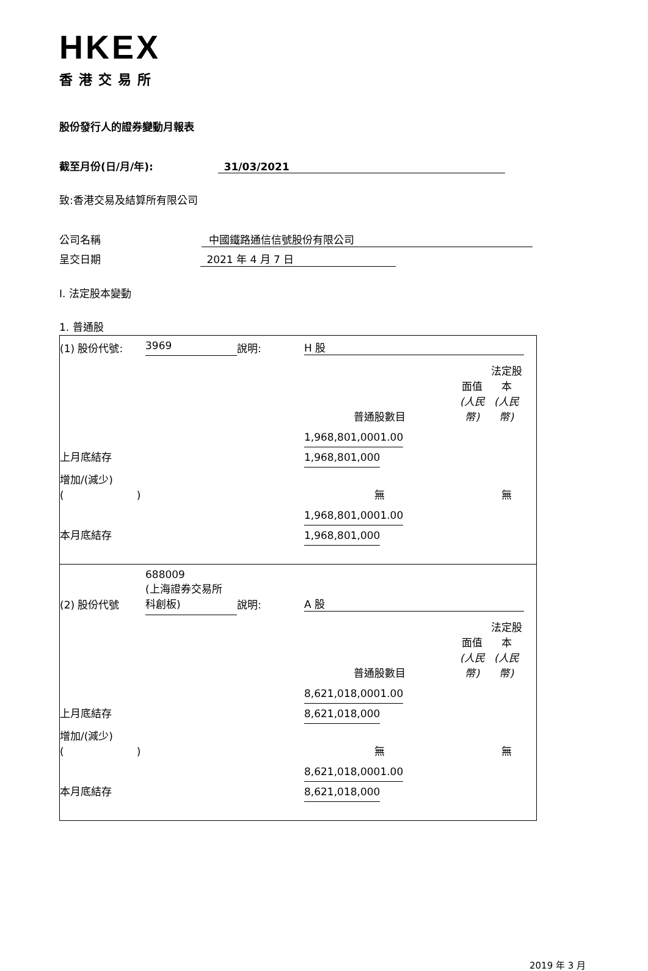HKEX
香港交易所
股份發行人的證券變動月報表
截至月份(日/月/年): 31/03/2021
致:香港交易及結算所有限公司
公司名稱 中國鐵路通信信號股份有限公司
呈交日期 2021 年 4 月 7 日
I. 法定股本變動
1. 普通股
| (1) 股份代號: | 3969 | 說明: | H 股 | | |
| | | | 普通股數目 | 面值 (人民幣) | 法定股本 (人民幣) |
| 上月底結存 | | | 1,968,801,000 | 1.00 | 1,968,801,000 |
| 增加/(減少) ( ) | | | 無 | | 無 |
| 本月底結存 | | | 1,968,801,000 | 1.00 | 1,968,801,000 |
| (2) 股份代號 | 688009 (上海證券交易所 科創板) | 說明: | A 股 | | |
| | | | 普通股數目 | 面值 (人民幣) | 法定股本 (人民幣) |
| 上月底結存 | | | 8,621,018,000 | 1.00 | 8,621,018,000 |
| 增加/(減少) ( ) | | | 無 | | 無 |
| 本月底結存 | | | 8,621,018,000 | 1.00 | 8,621,018,000 |
2019 年 3 月